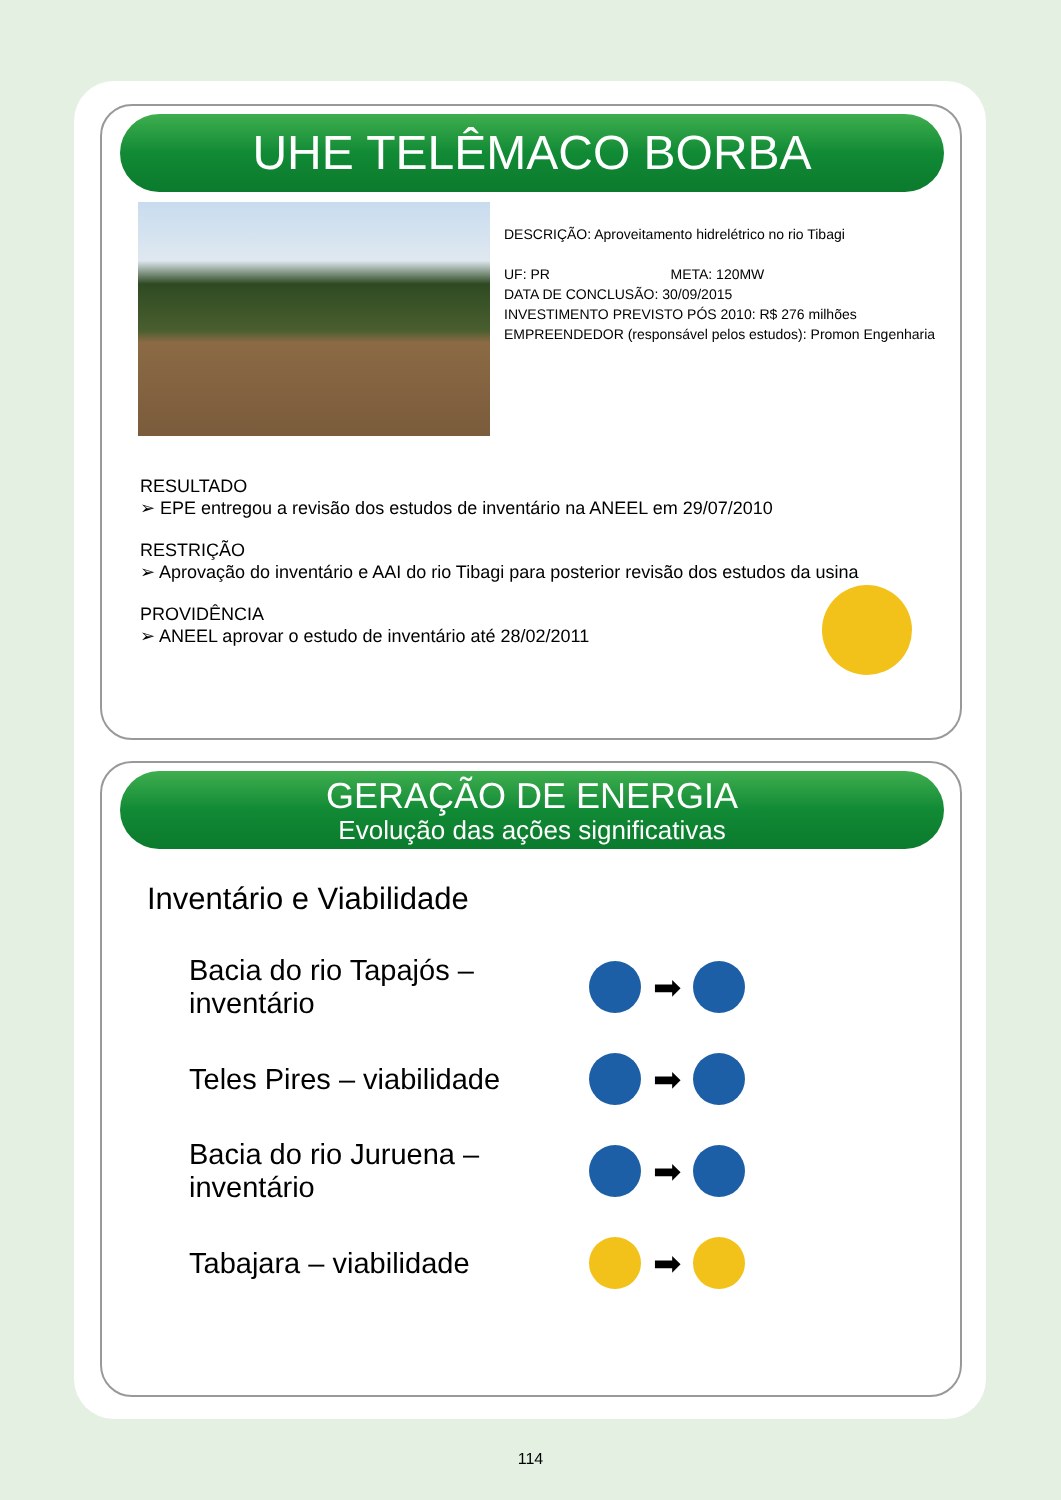UHE TELÊMACO BORBA
DESCRIÇÃO: Aproveitamento hidrelétrico no rio Tibagi
UF: PR META: 120MW
DATA DE CONCLUSÃO: 30/09/2015
INVESTIMENTO PREVISTO PÓS 2010: R$ 276 milhões
EMPREENDEDOR (responsável pelos estudos): Promon Engenharia
RESULTADO
➢ EPE entregou a revisão dos estudos de inventário na ANEEL em 29/07/2010
RESTRIÇÃO
➢ Aprovação do inventário e AAI do rio Tibagi para posterior revisão dos estudos da usina
PROVIDÊNCIA
➢ ANEEL aprovar o estudo de inventário até 28/02/2011
GERAÇÃO DE ENERGIA
Evolução das ações significativas
Inventário e Viabilidade
Bacia do rio Tapajós – inventário ➡
Teles Pires – viabilidade ➡
Bacia do rio Juruena – inventário ➡
Tabajara – viabilidade ➡
114